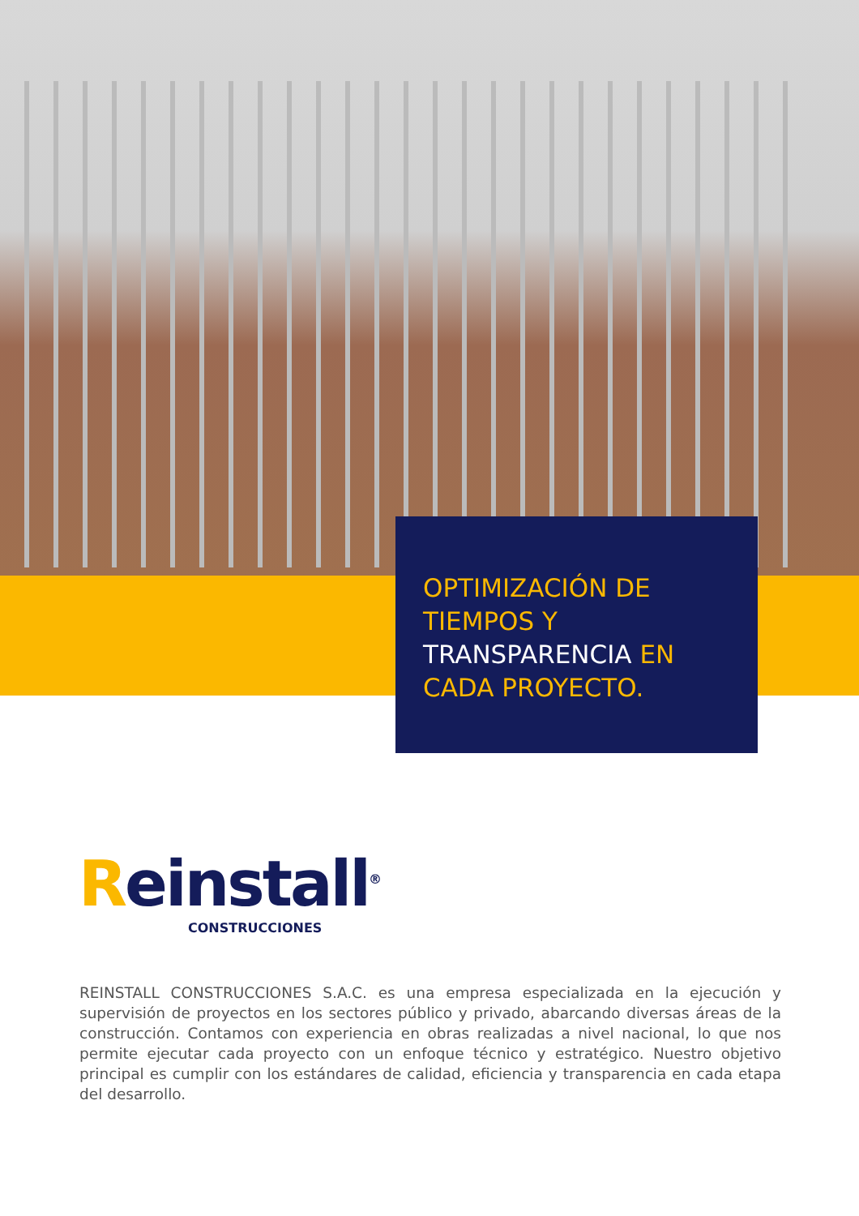OPTIMIZACIÓN DE TIEMPOS Y TRANSPARENCIA EN CADA PROYECTO.
Reinstall<sup>®</sup>
CONSTRUCCIONES
REINSTALL CONSTRUCCIONES S.A.C. es una empresa especializada en la ejecución y supervisión de proyectos en los sectores público y privado, abarcando diversas áreas de la construcción. Contamos con experiencia en obras realizadas a nivel nacional, lo que nos permite ejecutar cada proyecto con un enfoque técnico y estratégico. Nuestro objetivo principal es cumplir con los estándares de calidad, eficiencia y transparencia en cada etapa del desarrollo.